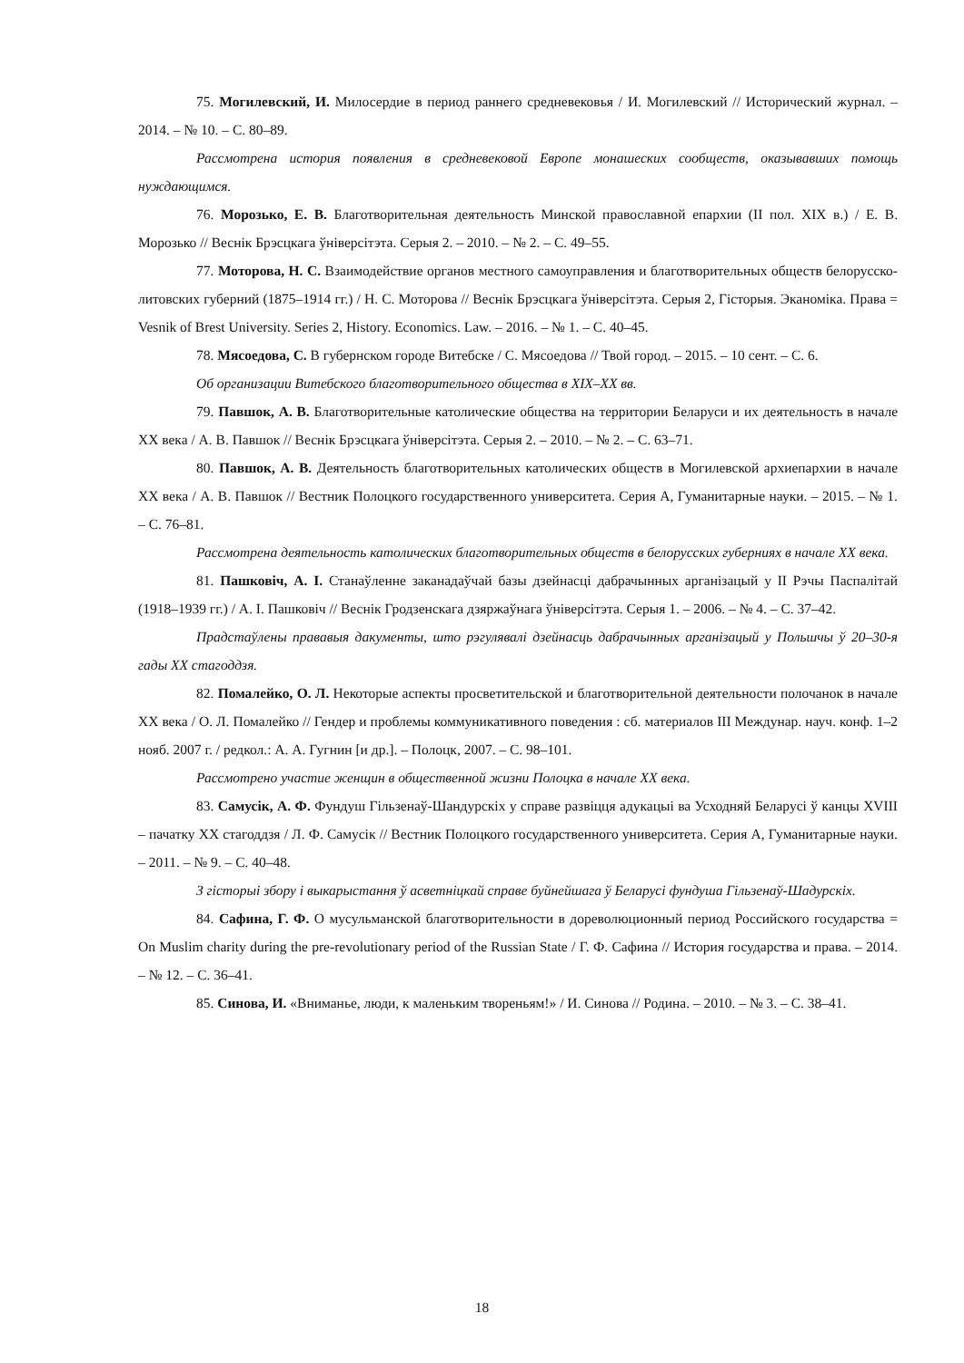75. Могилевский, И. Милосердие в период раннего средневековья / И. Могилевский // Исторический журнал. – 2014. – № 10. – С. 80–89.
Рассмотрена история появления в средневековой Европе монашеских сообществ, оказывавших помощь нуждающимся.
76. Морозько, Е. В. Благотворительная деятельность Минской православной епархии (II пол. XIX в.) / Е. В. Морозько // Веснік Брэсцкага ўніверсітэта. Серыя 2. – 2010. – № 2. – С. 49–55.
77. Моторова, Н. С. Взаимодействие органов местного самоуправления и благотворительных обществ белорусско-литовских губерний (1875–1914 гг.) / Н. С. Моторова // Веснік Брэсцкага ўніверсітэта. Серыя 2, Гісторыя. Эканоміка. Права = Vesnik of Brest University. Series 2, History. Economics. Law. – 2016. – № 1. – С. 40–45.
78. Мясоедова, С. В губернском городе Витебске / С. Мясоедова // Твой город. – 2015. – 10 сент. – С. 6.
Об организации Витебского благотворительного общества в XIX–XX вв.
79. Павшок, А. В. Благотворительные католические общества на территории Беларуси и их деятельность в начале XX века / А. В. Павшок // Веснік Брэсцкага ўніверсітэта. Серыя 2. – 2010. – № 2. – С. 63–71.
80. Павшок, А. В. Деятельность благотворительных католических обществ в Могилевской архиепархии в начале XX века / А. В. Павшок // Вестник Полоцкого государственного университета. Серия А, Гуманитарные науки. – 2015. – № 1. – С. 76–81.
Рассмотрена деятельность католических благотворительных обществ в белорусских губерниях в начале XX века.
81. Пашковіч, А. І. Станаўленне заканадаўчай базы дзейнасці дабрачынных арганізацый у ІІ Рэчы Паспалітай (1918–1939 гг.) / А. І. Пашковіч // Веснік Гродзенскага дзяржаўнага ўніверсітэта. Серыя 1. – 2006. – № 4. – С. 37–42.
Прадстаўлены прававыя дакументы, што рэгулявалі дзейнасць дабрачынных арганізацый у Польшчы ў 20–30-я гады XX стагоддзя.
82. Помалейко, О. Л. Некоторые аспекты просветительской и благотворительной деятельности полочанок в начале XX века / О. Л. Помалейко // Гендер и проблемы коммуникативного поведения : сб. материалов III Междунар. науч. конф. 1–2 нояб. 2007 г. / редкол.: А. А. Гугнин [и др.]. – Полоцк, 2007. – С. 98–101.
Рассмотрено участие женщин в общественной жизни Полоцка в начале XX века.
83. Самусік, А. Ф. Фундуш Гільзенаў-Шандурскіх у справе развіцця адукацыі ва Усходняй Беларусі ў канцы XVIII – пачатку XX стагоддзя / Л. Ф. Самусік // Вестник Полоцкого государственного университета. Серия А, Гуманитарные науки. – 2011. – № 9. – С. 40–48.
З гісторыі збору і выкарыстання ў асветніцкай справе буйнейшага ў Беларусі фундуша Гільзенаў-Шадурскіх.
84. Сафина, Г. Ф. О мусульманской благотворительности в дореволюционный период Российского государства = On Muslim charity during the pre-revolutionary period of the Russian State / Г. Ф. Сафина // История государства и права. – 2014. – № 12. – С. 36–41.
85. Синова, И. «Вниманье, люди, к маленьким твореньям!» / И. Синова // Родина. – 2010. – № 3. – С. 38–41.
18